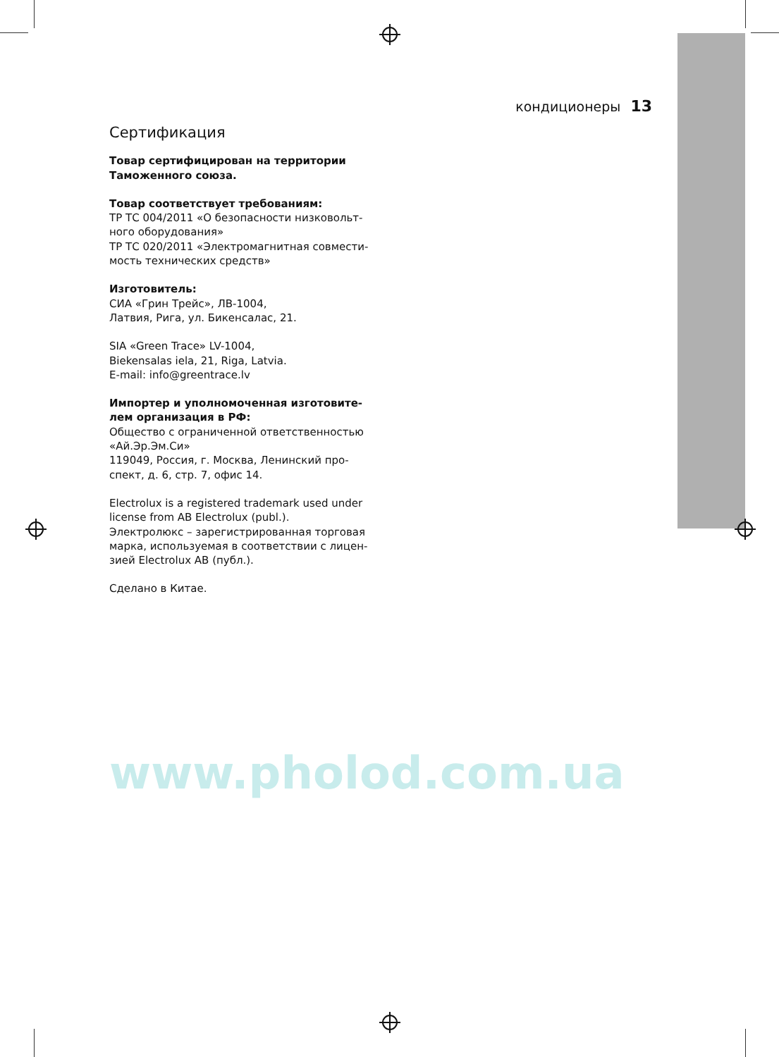кондиционеры 13
Сертификация
Товар сертифицирован на территории Таможенного союза.
Товар соответствует требованиям:
ТР ТС 004/2011 «О безопасности низковольт­ного оборудования»
ТР ТС 020/2011 «Электромагнитная совмести­мость технических средств»
Изготовитель:
СИА «Грин Трейс», ЛВ-1004,
Латвия, Рига, ул. Бикенсалас, 21.
SIA «Green Trace» LV-1004,
Biekensalas iela, 21, Riga, Latvia.
E-mail: info@greentrace.lv
Импортер и уполномоченная изготовите­лем организация в РФ:
Общество с ограниченной ответственностью «Ай.Эр.Эм.Си»
119049, Россия, г. Москва, Ленинский про­спект, д. 6, стр. 7, офис 14.
Electrolux is a registered trademark used under license from AB Electrolux (publ.).
Электролюкс – зарегистрированная торговая марка, используемая в соответствии с лицен­зией Electrolux AB (публ.).
Сделано в Китае.
www.pholod.com.ua